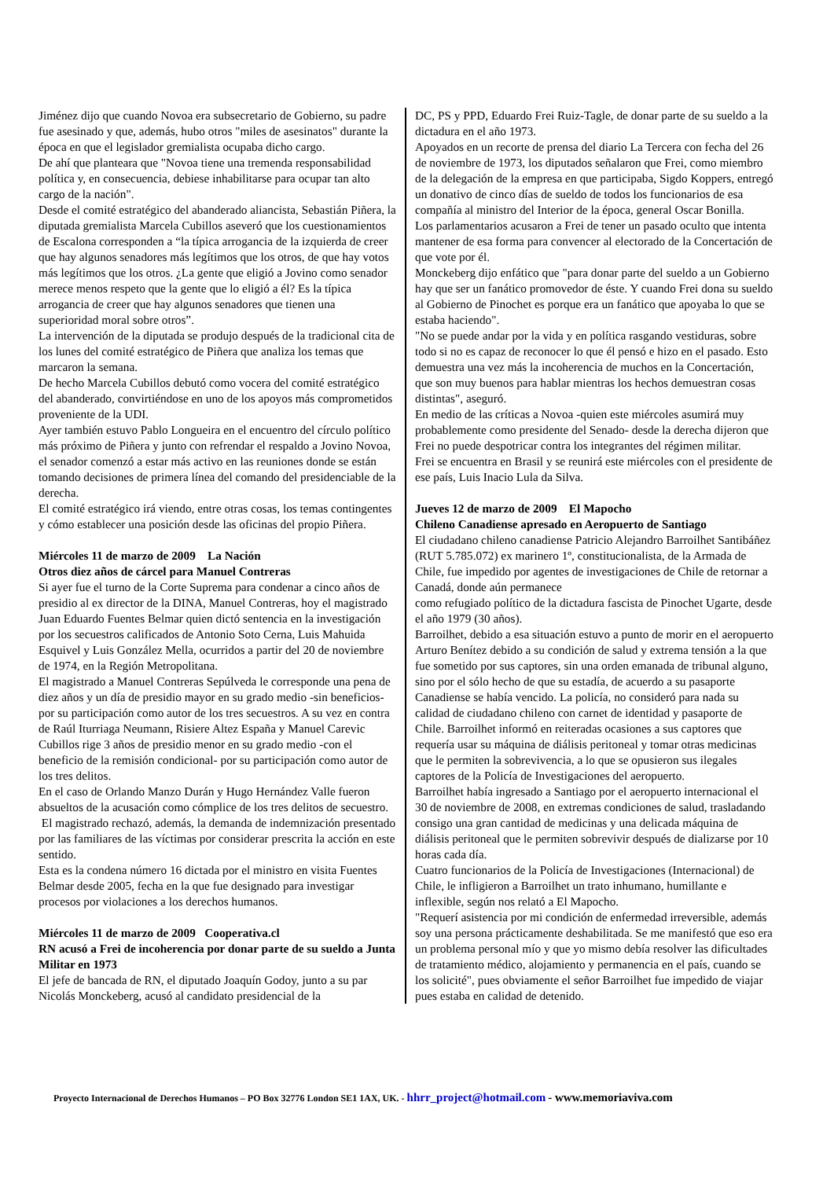Jiménez dijo que cuando Novoa era subsecretario de Gobierno, su padre fue asesinado y que, además, hubo otros "miles de asesinatos" durante la época en que el legislador gremialista ocupaba dicho cargo.
De ahí que planteara que "Novoa tiene una tremenda responsabilidad política y, en consecuencia, debiese inhabilitarse para ocupar tan alto cargo de la nación".
Desde el comité estratégico del abanderado aliancista, Sebastián Piñera, la diputada gremialista Marcela Cubillos aseveró que los cuestionamientos de Escalona corresponden a “la típica arrogancia de la izquierda de creer que hay algunos senadores más legítimos que los otros, de que hay votos más legítimos que los otros. ¿La gente que eligió a Jovino como senador merece menos respeto que la gente que lo eligió a él? Es la típica arrogancia de creer que hay algunos senadores que tienen una superioridad moral sobre otros”.
La intervención de la diputada se produjo después de la tradicional cita de los lunes del comité estratégico de Piñera que analiza los temas que marcaron la semana.
De hecho Marcela Cubillos debutó como vocera del comité estratégico del abanderado, convirtiéndose en uno de los apoyos más comprometidos proveniente de la UDI.
Ayer también estuvo Pablo Longueira en el encuentro del círculo político más próximo de Piñera y junto con refrendar el respaldo a Jovino Novoa, el senador comenzó a estar más activo en las reuniones donde se están tomando decisiones de primera línea del comando del presidenciable de la derecha.
El comité estratégico irá viendo, entre otras cosas, los temas contingentes y cómo establecer una posición desde las oficinas del propio Piñera.
Miércoles 11 de marzo de 2009 La Nación
Otros diez años de cárcel para Manuel Contreras
Si ayer fue el turno de la Corte Suprema para condenar a cinco años de presidio al ex director de la DINA, Manuel Contreras, hoy el magistrado Juan Eduardo Fuentes Belmar quien dictó sentencia en la investigación por los secuestros calificados de Antonio Soto Cerna, Luis Mahuida Esquivel y Luis González Mella, ocurridos a partir del 20 de noviembre de 1974, en la Región Metropolitana.
El magistrado a Manuel Contreras Sepúlveda le corresponde una pena de diez años y un día de presidio mayor en su grado medio -sin beneficios- por su participación como autor de los tres secuestros. A su vez en contra de Raúl Iturriaga Neumann, Risiere Altez España y Manuel Carevic Cubillos rige 3 años de presidio menor en su grado medio -con el beneficio de la remisión condicional- por su participación como autor de los tres delitos.
En el caso de Orlando Manzo Durán y Hugo Hernández Valle fueron absueltos de la acusación como cómplice de los tres delitos de secuestro.
El magistrado rechazó, además, la demanda de indemnización presentado por las familiares de las víctimas por considerar prescrita la acción en este sentido.
Esta es la condena número 16 dictada por el ministro en visita Fuentes Belmar desde 2005, fecha en la que fue designado para investigar procesos por violaciones a los derechos humanos.
Miércoles 11 de marzo de 2009 Cooperativa.cl
RN acusó a Frei de incoherencia por donar parte de su sueldo a Junta Militar en 1973
El jefe de bancada de RN, el diputado Joaquín Godoy, junto a su par Nicolás Monckeberg, acusó al candidato presidencial de la
DC, PS y PPD, Eduardo Frei Ruiz-Tagle, de donar parte de su sueldo a la dictadura en el año 1973.
Apoyados en un recorte de prensa del diario La Tercera con fecha del 26 de noviembre de 1973, los diputados señalaron que Frei, como miembro de la delegación de la empresa en que participaba, Sigdo Koppers, entregó un donativo de cinco días de sueldo de todos los funcionarios de esa compañía al ministro del Interior de la época, general Oscar Bonilla.
Los parlamentarios acusaron a Frei de tener un pasado oculto que intenta mantener de esa forma para convencer al electorado de la Concertación de que vote por él.
Monckeberg dijo enfático que "para donar parte del sueldo a un Gobierno hay que ser un fanático promovedor de éste. Y cuando Frei dona su sueldo al Gobierno de Pinochet es porque era un fanático que apoyaba lo que se estaba haciendo".
"No se puede andar por la vida y en política rasgando vestiduras, sobre todo si no es capaz de reconocer lo que él pensó e hizo en el pasado. Esto demuestra una vez más la incoherencia de muchos en la Concertación, que son muy buenos para hablar mientras los hechos demuestran cosas distintas", aseguró.
En medio de las críticas a Novoa -quien este miércoles asumirá muy probablemente como presidente del Senado- desde la derecha dijeron que Frei no puede despotricar contra los integrantes del régimen militar.
Frei se encuentra en Brasil y se reunirá este miércoles con el presidente de ese país, Luis Inacio Lula da Silva.
Jueves 12 de marzo de 2009 El Mapocho
Chileno Canadiense apresado en Aeropuerto de Santiago
El ciudadano chileno canadiense Patricio Alejandro Barroilhet Santibáñez (RUT 5.785.072) ex marinero 1º, constitucionalista, de la Armada de Chile, fue impedido por agentes de investigaciones de Chile de retornar a Canadá, donde aún permanece
como refugiado político de la dictadura fascista de Pinochet Ugarte, desde el año 1979 (30 años).
Barroilhet, debido a esa situación estuvo a punto de morir en el aeropuerto Arturo Benítez debido a su condición de salud y extrema tensión a la que fue sometido por sus captores, sin una orden emanada de tribunal alguno, sino por el sólo hecho de que su estadía, de acuerdo a su pasaporte Canadiense se había vencido. La policía, no consideró para nada su calidad de ciudadano chileno con carnet de identidad y pasaporte de Chile. Barroilhet informó en reiteradas ocasiones a sus captores que requería usar su máquina de diálisis peritoneal y tomar otras medicinas que le permiten la sobrevivencia, a lo que se opusieron sus ilegales captores de la Policía de Investigaciones del aeropuerto.
Barroilhet había ingresado a Santiago por el aeropuerto internacional el 30 de noviembre de 2008, en extremas condiciones de salud, trasladando consigo una gran cantidad de medicinas y una delicada máquina de diálisis peritoneal que le permiten sobrevivir después de dializarse por 10 horas cada día.
Cuatro funcionarios de la Policía de Investigaciones (Internacional) de Chile, le infligieron a Barroilhet un trato inhumano, humillante e inflexible, según nos relató a El Mapocho.
"Requerí asistencia por mi condición de enfermedad irreversible, además soy una persona prácticamente deshabilitada. Se me manifestó que eso era un problema personal mío y que yo mismo debía resolver las dificultades de tratamiento médico, alojamiento y permanencia en el país, cuando se los solicité", pues obviamente el señor Barroilhet fue impedido de viajar pues estaba en calidad de detenido.
Proyecto Internacional de Derechos Humanos – PO Box 32776 London SE1 1AX, UK. - hhrr_project@hotmail.com - www.memoriaviva.com